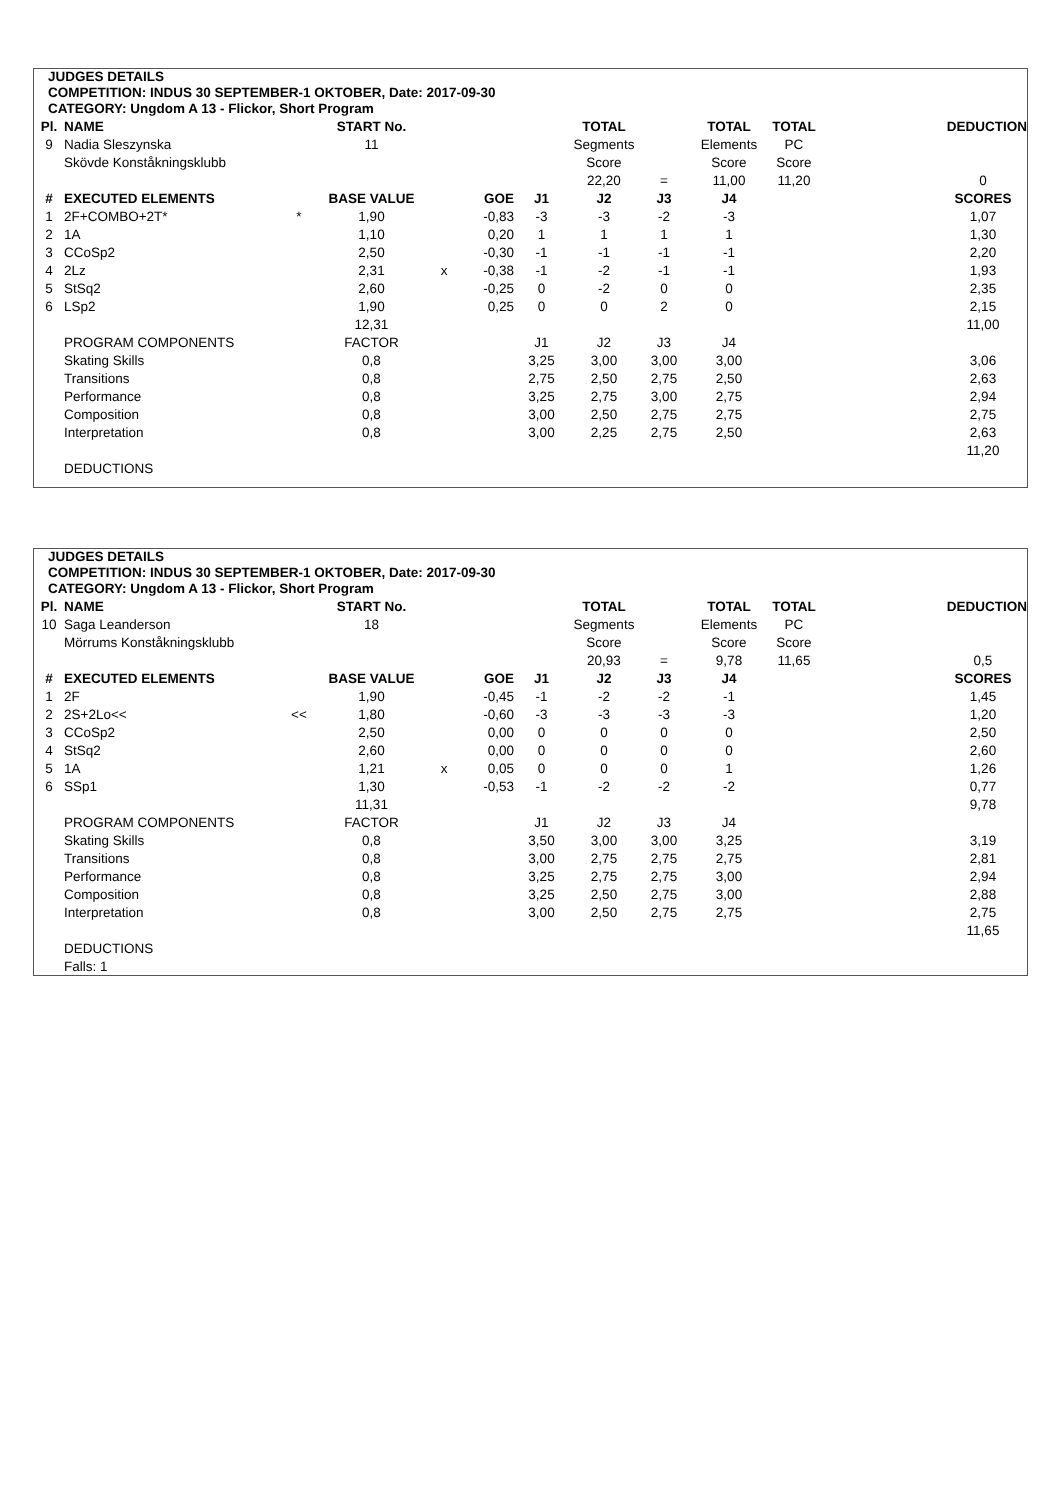JUDGES DETAILS
COMPETITION: INDUS 30 SEPTEMBER-1 OKTOBER, Date: 2017-09-30
CATEGORY: Ungdom A 13 - Flickor, Short Program
| Pl. | NAME | | START No. | | | | TOTAL | | TOTAL | TOTAL | | DEDUCTION |
| --- | --- | --- | --- | --- | --- | --- | --- | --- | --- | --- | --- | --- |
| 9 | Nadia Sleszynska | | 11 | | | | Segments | | Elements | PC | | |
| | Skövde Konståkningsklubb | | | | | | Score | | Score | Score | | |
| | | | | | | | 22,20 | = | 11,00 | 11,20 | | 0 |
| # | EXECUTED ELEMENTS | | BASE VALUE | | GOE | J1 | J2 | J3 | J4 | | | SCORES |
| 1 | 2F+COMBO+2T* | * | 1,90 | | -0,83 | -3 | -3 | -2 | -3 | | | 1,07 |
| 2 | 1A | | 1,10 | | 0,20 | 1 | 1 | 1 | 1 | | | 1,30 |
| 3 | CCoSp2 | | 2,50 | | -0,30 | -1 | -1 | -1 | -1 | | | 2,20 |
| 4 | 2Lz | | 2,31 | x | -0,38 | -1 | -2 | -1 | -1 | | | 1,93 |
| 5 | StSq2 | | 2,60 | | -0,25 | 0 | -2 | 0 | 0 | | | 2,35 |
| 6 | LSp2 | | 1,90 | | 0,25 | 0 | 0 | 2 | 0 | | | 2,15 |
| | | | 12,31 | | | | | | | | | 11,00 |
| | PROGRAM COMPONENTS | | FACTOR | | | J1 | J2 | J3 | J4 | | | |
| | Skating Skills | | 0,8 | | | 3,25 | 3,00 | 3,00 | 3,00 | | | 3,06 |
| | Transitions | | 0,8 | | | 2,75 | 2,50 | 2,75 | 2,50 | | | 2,63 |
| | Performance | | 0,8 | | | 3,25 | 2,75 | 3,00 | 2,75 | | | 2,94 |
| | Composition | | 0,8 | | | 3,00 | 2,50 | 2,75 | 2,75 | | | 2,75 |
| | Interpretation | | 0,8 | | | 3,00 | 2,25 | 2,75 | 2,50 | | | 2,63 |
| | | | | | | | | | | | | 11,20 |
| | DEDUCTIONS | | | | | | | | | | | |
JUDGES DETAILS
COMPETITION: INDUS 30 SEPTEMBER-1 OKTOBER, Date: 2017-09-30
CATEGORY: Ungdom A 13 - Flickor, Short Program
| Pl. | NAME | | START No. | | | | TOTAL | | TOTAL | TOTAL | | DEDUCTION |
| --- | --- | --- | --- | --- | --- | --- | --- | --- | --- | --- | --- | --- |
| 10 | Saga Leanderson | | 18 | | | | Segments | | Elements | PC | | |
| | Mörrums Konståkningsklubb | | | | | | Score | | Score | Score | | |
| | | | | | | | 20,93 | = | 9,78 | 11,65 | | 0,5 |
| # | EXECUTED ELEMENTS | | BASE VALUE | | GOE | J1 | J2 | J3 | J4 | | | SCORES |
| 1 | 2F | | 1,90 | | -0,45 | -1 | -2 | -2 | -1 | | | 1,45 |
| 2 | 2S+2Lo<< | << | 1,80 | | -0,60 | -3 | -3 | -3 | -3 | | | 1,20 |
| 3 | CCoSp2 | | 2,50 | | 0,00 | 0 | 0 | 0 | 0 | | | 2,50 |
| 4 | StSq2 | | 2,60 | | 0,00 | 0 | 0 | 0 | 0 | | | 2,60 |
| 5 | 1A | | 1,21 | x | 0,05 | 0 | 0 | 0 | 1 | | | 1,26 |
| 6 | SSp1 | | 1,30 | | -0,53 | -1 | -2 | -2 | -2 | | | 0,77 |
| | | | 11,31 | | | | | | | | | 9,78 |
| | PROGRAM COMPONENTS | | FACTOR | | | J1 | J2 | J3 | J4 | | | |
| | Skating Skills | | 0,8 | | | 3,50 | 3,00 | 3,00 | 3,25 | | | 3,19 |
| | Transitions | | 0,8 | | | 3,00 | 2,75 | 2,75 | 2,75 | | | 2,81 |
| | Performance | | 0,8 | | | 3,25 | 2,75 | 2,75 | 3,00 | | | 2,94 |
| | Composition | | 0,8 | | | 3,25 | 2,50 | 2,75 | 3,00 | | | 2,88 |
| | Interpretation | | 0,8 | | | 3,00 | 2,50 | 2,75 | 2,75 | | | 2,75 |
| | | | | | | | | | | | | 11,65 |
| | DEDUCTIONS | | | | | | | | | | | |
| | Falls: 1 | | | | | | | | | | | |